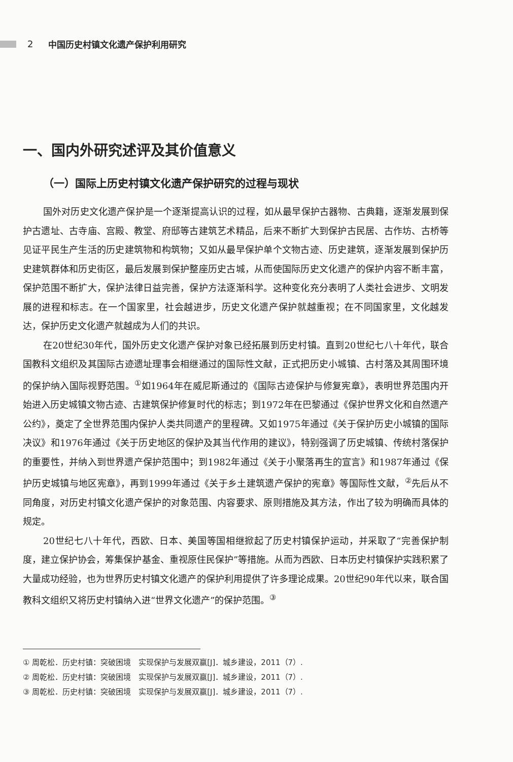2 中国历史村镇文化遗产保护利用研究
一、国内外研究述评及其价值意义
（一）国际上历史村镇文化遗产保护研究的过程与现状
国外对历史文化遗产保护是一个逐渐提高认识的过程，如从最早保护古器物、古典籍，逐渐发展到保护古遗址、古寺庙、宫殿、教堂、府邸等古建筑艺术精品，后来不断扩大到保护古民居、古作坊、古桥等见证平民生产生活的历史建筑物和构筑物；又如从最早保护单个文物古迹、历史建筑，逐渐发展到保护历史建筑群体和历史街区，最后发展到保护整座历史古城，从而使国际历史文化遗产的保护内容不断丰富，保护范围不断扩大，保护法律日益完善，保护方法逐渐科学。这种变化充分表明了人类社会进步、文明发展的进程和标志。在一个国家里，社会越进步，历史文化遗产保护就越重视；在不同国家里，文化越发达，保护历史文化遗产就越成为人们的共识。
在20世纪30年代，国外历史文化遗产保护对象已经拓展到历史村镇。直到20世纪七八十年代，联合国教科文组织及其国际古迹遗址理事会相继通过的国际性文献，正式把历史小城镇、古村落及其周围环境的保护纳入国际视野范围。<sup>①</sup>如1964年在威尼斯通过的《国际古迹保护与修复宪章》，表明世界范围内开始进入历史城镇文物古迹、古建筑保护修复时代的标志；到1972年在巴黎通过《保护世界文化和自然遗产公约》，奠定了全世界范围内保护人类共同遗产的里程碑。又如1975年通过《关于保护历史小城镇的国际决议》和1976年通过《关于历史地区的保护及其当代作用的建议》，特别强调了历史城镇、传统村落保护的重要性，并纳入到世界遗产保护范围中；到1982年通过《关于小聚落再生的宣言》和1987年通过《保护历史城镇与地区宪章》，再到1999年通过《关于乡土建筑遗产保护的宪章》等国际性文献，<sup>②</sup>先后从不同角度，对历史村镇文化遗产保护的对象范围、内容要求、原则措施及其方法，作出了较为明确而具体的规定。
20世纪七八十年代，西欧、日本、美国等国相继掀起了历史村镇保护运动，并采取了“完善保护制度，建立保护协会，筹集保护基金、重视原住民保护”等措施。从而为西欧、日本历史村镇保护实践积累了大量成功经验，也为世界历史村镇文化遗产的保护利用提供了许多理论成果。20世纪90年代以来，联合国教科文组织又将历史村镇纳入进“世界文化遗产”的保护范围。<sup>③</sup>
① 周乾松．历史村镇：突破困境　实现保护与发展双赢[J]．城乡建设，2011（7）.
② 周乾松．历史村镇：突破困境　实现保护与发展双赢[J]．城乡建设，2011（7）.
③ 周乾松．历史村镇：突破困境　实现保护与发展双赢[J]．城乡建设，2011（7）.